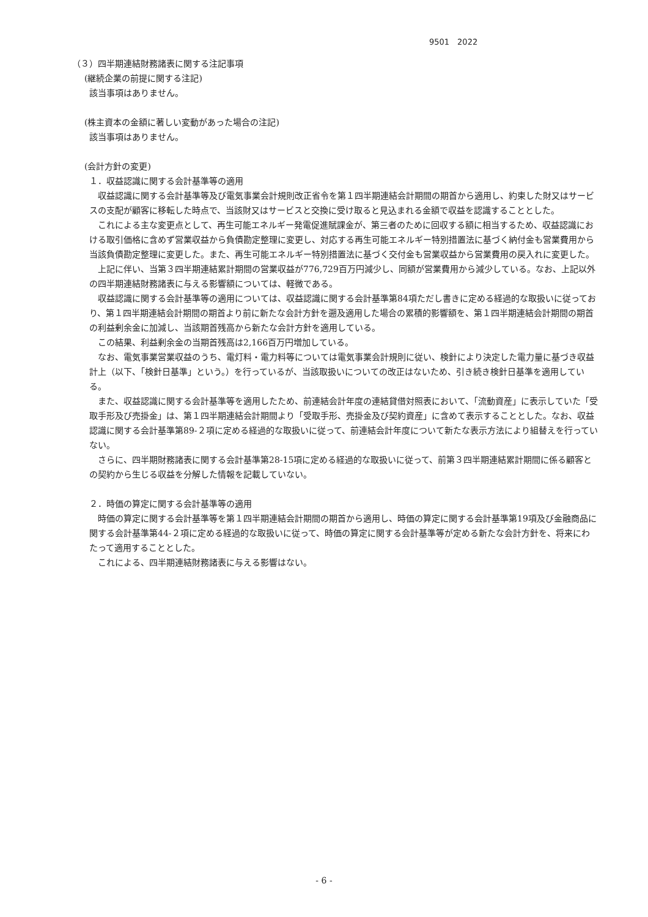9501　2022
（３）四半期連結財務諸表に関する注記事項
(継続企業の前提に関する注記)
該当事項はありません。
(株主資本の金額に著しい変動があった場合の注記)
該当事項はありません。
(会計方針の変更)
１．収益認識に関する会計基準等の適用
収益認識に関する会計基準等及び電気事業会計規則改正省令を第１四半期連結会計期間の期首から適用し、約束した財又はサービスの支配が顧客に移転した時点で、当該財又はサービスと交換に受け取ると見込まれる金額で収益を認識することとした。
これによる主な変更点として、再生可能エネルギー発電促進賦課金が、第三者のために回収する額に相当するため、収益認識における取引価格に含めず営業収益から負債勘定整理に変更し、対応する再生可能エネルギー特別措置法に基づく納付金も営業費用から当該負債勘定整理に変更した。また、再生可能エネルギー特別措置法に基づく交付金も営業収益から営業費用の戻入れに変更した。
上記に伴い、当第３四半期連結累計期間の営業収益が776,729百万円減少し、同額が営業費用から減少している。なお、上記以外の四半期連結財務諸表に与える影響額については、軽微である。
収益認識に関する会計基準等の適用については、収益認識に関する会計基準第84項ただし書きに定める経過的な取扱いに従っており、第１四半期連結会計期間の期首より前に新たな会計方針を遡及適用した場合の累積的影響額を、第１四半期連結会計期間の期首の利益剰余金に加減し、当該期首残高から新たな会計方針を適用している。
この結果、利益剰余金の当期首残高は2,166百万円増加している。
なお、電気事業営業収益のうち、電灯料・電力料等については電気事業会計規則に従い、検針により決定した電力量に基づき収益計上（以下、「検針日基準」という。）を行っているが、当該取扱いについての改正はないため、引き続き検針日基準を適用している。
また、収益認識に関する会計基準等を適用したため、前連結会計年度の連結貸借対照表において、「流動資産」に表示していた「受取手形及び売掛金」は、第１四半期連結会計期間より「受取手形、売掛金及び契約資産」に含めて表示することとした。なお、収益認識に関する会計基準第89-２項に定める経過的な取扱いに従って、前連結会計年度について新たな表示方法により組替えを行っていない。
さらに、四半期財務諸表に関する会計基準第28-15項に定める経過的な取扱いに従って、前第３四半期連結累計期間に係る顧客との契約から生じる収益を分解した情報を記載していない。
２．時価の算定に関する会計基準等の適用
時価の算定に関する会計基準等を第１四半期連結会計期間の期首から適用し、時価の算定に関する会計基準第19項及び金融商品に関する会計基準第44-２項に定める経過的な取扱いに従って、時価の算定に関する会計基準等が定める新たな会計方針を、将来にわたって適用することとした。
これによる、四半期連結財務諸表に与える影響はない。
- 6 -